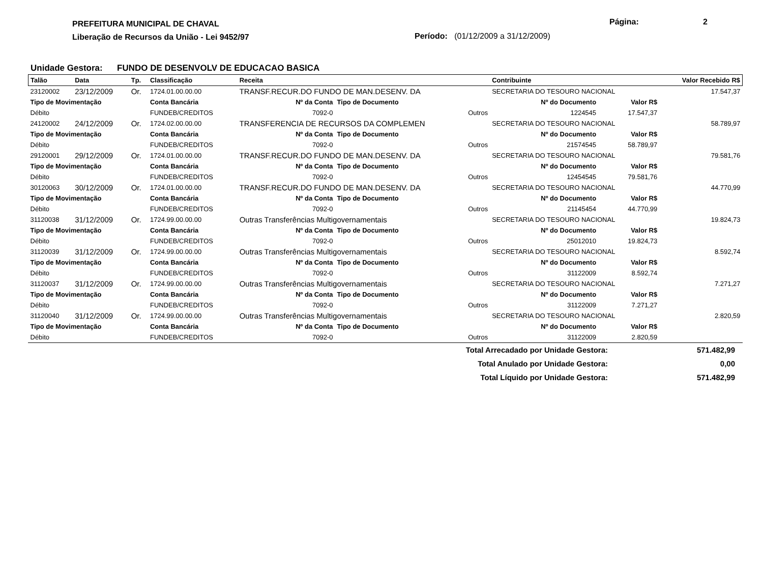PREFEITURA MUNICIPAL DE CHAVAL
Liberação de Recursos da União - Lei 9452/97
Página: 2
Período: (01/12/2009 a 31/12/2009)
Unidade Gestora: FUNDO DE DESENVOLV DE EDUCACAO BASICA
| Talão | Data | Tp. | Classificação | Receita | | | Contribuinte | | Valor Recebido R$ |
| --- | --- | --- | --- | --- | --- | --- | --- | --- | --- |
| 23120002 | 23/12/2009 | Or. | 1724.01.00.00.00 | TRANSF.RECUR.DO FUNDO DE MAN.DESENV. DA | | | SECRETARIA DO TESOURO NACIONAL | | 17.547,37 |
| Tipo de Movimentação | | | Conta Bancária | | Nº da Conta | Tipo de Documento | Nº do Documento | Valor R$ | |
| Débito | | | FUNDEB/CREDITOS | | 7092-0 | Outros | 1224545 | 17.547,37 | |
| 24120002 | 24/12/2009 | Or. | 1724.02.00.00.00 | TRANSFERENCIA DE RECURSOS DA COMPLEMEN | | | SECRETARIA DO TESOURO NACIONAL | | 58.789,97 |
| Tipo de Movimentação | | | Conta Bancária | | Nº da Conta | Tipo de Documento | Nº do Documento | Valor R$ | |
| Débito | | | FUNDEB/CREDITOS | | 7092-0 | Outros | 21574545 | 58.789,97 | |
| 29120001 | 29/12/2009 | Or. | 1724.01.00.00.00 | TRANSF.RECUR.DO FUNDO DE MAN.DESENV. DA | | | SECRETARIA DO TESOURO NACIONAL | | 79.581,76 |
| Tipo de Movimentação | | | Conta Bancária | | Nº da Conta | Tipo de Documento | Nº do Documento | Valor R$ | |
| Débito | | | FUNDEB/CREDITOS | | 7092-0 | Outros | 12454545 | 79.581,76 | |
| 30120063 | 30/12/2009 | Or. | 1724.01.00.00.00 | TRANSF.RECUR.DO FUNDO DE MAN.DESENV. DA | | | SECRETARIA DO TESOURO NACIONAL | | 44.770,99 |
| Tipo de Movimentação | | | Conta Bancária | | Nº da Conta | Tipo de Documento | Nº do Documento | Valor R$ | |
| Débito | | | FUNDEB/CREDITOS | | 7092-0 | Outros | 21145454 | 44.770,99 | |
| 31120038 | 31/12/2009 | Or. | 1724.99.00.00.00 | Outras Transferências Multigovernamentais | | | SECRETARIA DO TESOURO NACIONAL | | 19.824,73 |
| Tipo de Movimentação | | | Conta Bancária | | Nº da Conta | Tipo de Documento | Nº do Documento | Valor R$ | |
| Débito | | | FUNDEB/CREDITOS | | 7092-0 | Outros | 25012010 | 19.824,73 | |
| 31120039 | 31/12/2009 | Or. | 1724.99.00.00.00 | Outras Transferências Multigovernamentais | | | SECRETARIA DO TESOURO NACIONAL | | 8.592,74 |
| Tipo de Movimentação | | | Conta Bancária | | Nº da Conta | Tipo de Documento | Nº do Documento | Valor R$ | |
| Débito | | | FUNDEB/CREDITOS | | 7092-0 | Outros | 31122009 | 8.592,74 | |
| 31120037 | 31/12/2009 | Or. | 1724.99.00.00.00 | Outras Transferências Multigovernamentais | | | SECRETARIA DO TESOURO NACIONAL | | 7.271,27 |
| Tipo de Movimentação | | | Conta Bancária | | Nº da Conta | Tipo de Documento | Nº do Documento | Valor R$ | |
| Débito | | | FUNDEB/CREDITOS | | 7092-0 | Outros | 31122009 | 7.271,27 | |
| 31120040 | 31/12/2009 | Or. | 1724.99.00.00.00 | Outras Transferências Multigovernamentais | | | SECRETARIA DO TESOURO NACIONAL | | 2.820,59 |
| Tipo de Movimentação | | | Conta Bancária | | Nº da Conta | Tipo de Documento | Nº do Documento | Valor R$ | |
| Débito | | | FUNDEB/CREDITOS | | 7092-0 | Outros | 31122009 | 2.820,59 | |
Total Arrecadado por Unidade Gestora: 571.482,99
Total Anulado por Unidade Gestora: 0,00
Total Líquido por Unidade Gestora: 571.482,99